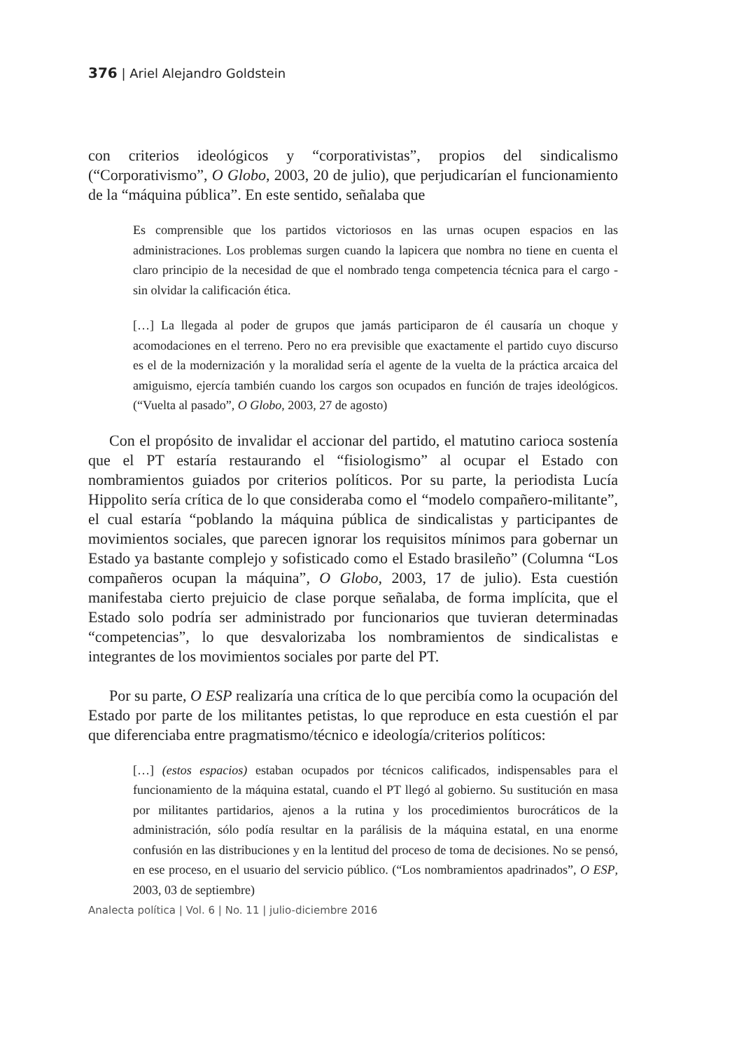376 | Ariel Alejandro Goldstein
con criterios ideológicos y “corporativistas”, propios del sindicalismo (“Corporativismo”, O Globo, 2003, 20 de julio), que perjudicarían el funcionamiento de la “máquina pública”. En este sentido, señalaba que
Es comprensible que los partidos victoriosos en las urnas ocupen espacios en las administraciones. Los problemas surgen cuando la lapicera que nombra no tiene en cuenta el claro principio de la necesidad de que el nombrado tenga competencia técnica para el cargo - sin olvidar la calificación ética.
[…] La llegada al poder de grupos que jamás participaron de él causaría un choque y acomodaciones en el terreno. Pero no era previsible que exactamente el partido cuyo discurso es el de la modernización y la moralidad sería el agente de la vuelta de la práctica arcaica del amiguismo, ejercía también cuando los cargos son ocupados en función de trajes ideológicos. (“Vuelta al pasado”, O Globo, 2003, 27 de agosto)
Con el propósito de invalidar el accionar del partido, el matutino carioca sostenía que el PT estaría restaurando el “fisiologismo” al ocupar el Estado con nombramientos guiados por criterios políticos. Por su parte, la periodista Lucía Hippolito sería crítica de lo que consideraba como el “modelo compañero-militante”, el cual estaría “poblando la máquina pública de sindicalistas y participantes de movimientos sociales, que parecen ignorar los requisitos mínimos para gobernar un Estado ya bastante complejo y sofisticado como el Estado brasileño” (Columna “Los compañeros ocupan la máquina”, O Globo, 2003, 17 de julio). Esta cuestión manifestaba cierto prejuicio de clase porque señalaba, de forma implícita, que el Estado solo podría ser administrado por funcionarios que tuvieran determinadas “competencias”, lo que desvalorizaba los nombramientos de sindicalistas e integrantes de los movimientos sociales por parte del PT.
Por su parte, O ESP realizaría una crítica de lo que percibía como la ocupación del Estado por parte de los militantes petistas, lo que reproduce en esta cuestión el par que diferenciaba entre pragmatismo/técnico e ideología/criterios políticos:
[…] (estos espacios) estaban ocupados por técnicos calificados, indispensables para el funcionamiento de la máquina estatal, cuando el PT llegó al gobierno. Su sustitución en masa por militantes partidarios, ajenos a la rutina y los procedimientos burocráticos de la administración, sólo podía resultar en la parálisis de la máquina estatal, en una enorme confusión en las distribuciones y en la lentitud del proceso de toma de decisiones. No se pensó, en ese proceso, en el usuario del servicio público. (“Los nombramientos apadrinados”, O ESP, 2003, 03 de septiembre)
Analecta política | Vol. 6 | No. 11 | julio-diciembre 2016